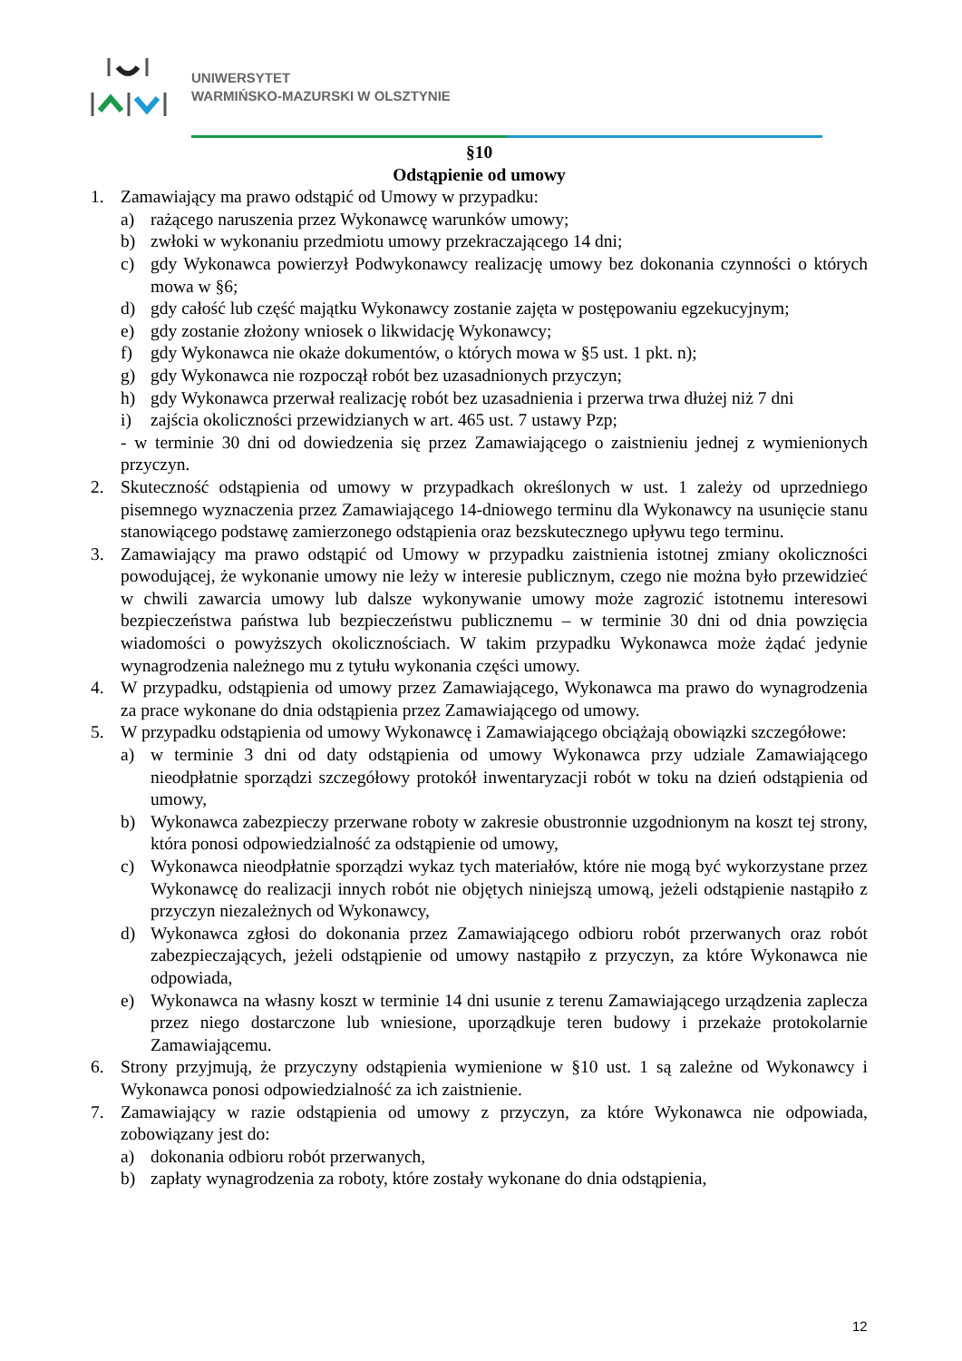UNIWERSYTET
WARMIŃSKO-MAZURSKI W OLSZTYNIE
§10
Odstąpienie od umowy
1. Zamawiający ma prawo odstąpić od Umowy w przypadku:
a) rażącego naruszenia przez Wykonawcę warunków umowy;
b) zwłoki w wykonaniu przedmiotu umowy przekraczającego 14 dni;
c) gdy Wykonawca powierzył Podwykonawcy realizację umowy bez dokonania czynności o których mowa w §6;
d) gdy całość lub część majątku Wykonawcy zostanie zajęta w postępowaniu egzekucyjnym;
e) gdy zostanie złożony wniosek o likwidację Wykonawcy;
f) gdy Wykonawca nie okaże dokumentów, o których mowa w §5 ust. 1 pkt. n);
g) gdy Wykonawca nie rozpoczął robót bez uzasadnionych przyczyn;
h) gdy Wykonawca przerwał realizację robót bez uzasadnienia i przerwa trwa dłużej niż 7 dni
i) zajścia okoliczności przewidzianych w art. 465 ust. 7 ustawy Pzp;
- w terminie 30 dni od dowiedzenia się przez Zamawiającego o zaistnieniu jednej z wymienionych przyczyn.
2. Skuteczność odstąpienia od umowy w przypadkach określonych w ust. 1 zależy od uprzedniego pisemnego wyznaczenia przez Zamawiającego 14-dniowego terminu dla Wykonawcy na usunięcie stanu stanowiącego podstawę zamierzonego odstąpienia oraz bezskutecznego upływu tego terminu.
3. Zamawiający ma prawo odstąpić od Umowy w przypadku zaistnienia istotnej zmiany okoliczności powodującej, że wykonanie umowy nie leży w interesie publicznym, czego nie można było przewidzieć w chwili zawarcia umowy lub dalsze wykonywanie umowy może zagrozić istotnemu interesowi bezpieczeństwa państwa lub bezpieczeństwu publicznemu – w terminie 30 dni od dnia powzięcia wiadomości o powyższych okolicznościach. W takim przypadku Wykonawca może żądać jedynie wynagrodzenia należnego mu z tytułu wykonania części umowy.
4. W przypadku, odstąpienia od umowy przez Zamawiającego, Wykonawca ma prawo do wynagrodzenia za prace wykonane do dnia odstąpienia przez Zamawiającego od umowy.
5. W przypadku odstąpienia od umowy Wykonawcę i Zamawiającego obciążają obowiązki szczegółowe:
a) w terminie 3 dni od daty odstąpienia od umowy Wykonawca przy udziale Zamawiającego nieodpłatnie sporządzi szczegółowy protokół inwentaryzacji robót w toku na dzień odstąpienia od umowy,
b) Wykonawca zabezpieczy przerwane roboty w zakresie obustronnie uzgodnionym na koszt tej strony, która ponosi odpowiedzialność za odstąpienie od umowy,
c) Wykonawca nieodpłatnie sporządzi wykaz tych materiałów, które nie mogą być wykorzystane przez Wykonawcę do realizacji innych robót nie objętych niniejszą umową, jeżeli odstąpienie nastąpiło z przyczyn niezależnych od Wykonawcy,
d) Wykonawca zgłosi do dokonania przez Zamawiającego odbioru robót przerwanych oraz robót zabezpieczających, jeżeli odstąpienie od umowy nastąpiło z przyczyn, za które Wykonawca nie odpowiada,
e) Wykonawca na własny koszt w terminie 14 dni usunie z terenu Zamawiającego urządzenia zaplecza przez niego dostarczone lub wniesione, uporządkuje teren budowy i przekaże protokolarnie Zamawiającemu.
6. Strony przyjmują, że przyczyny odstąpienia wymienione w §10 ust. 1 są zależne od Wykonawcy i Wykonawca ponosi odpowiedzialność za ich zaistnienie.
7. Zamawiający w razie odstąpienia od umowy z przyczyn, za które Wykonawca nie odpowiada, zobowiązany jest do:
a) dokonania odbioru robót przerwanych,
b) zapłaty wynagrodzenia za roboty, które zostały wykonane do dnia odstąpienia,
12